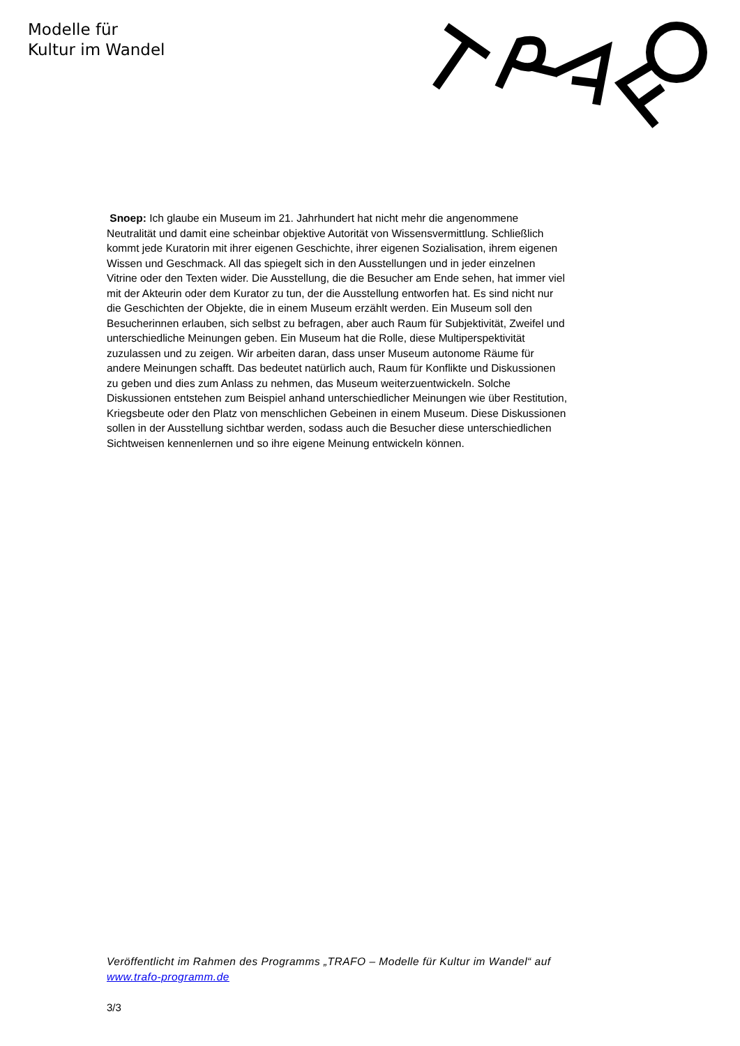Modelle für
Kultur im Wandel
Snoep: Ich glaube ein Museum im 21. Jahrhundert hat nicht mehr die angenommene Neutralität und damit eine scheinbar objektive Autorität von Wissensvermittlung. Schließlich kommt jede Kuratorin mit ihrer eigenen Geschichte, ihrer eigenen Sozialisation, ihrem eigenen Wissen und Geschmack. All das spiegelt sich in den Ausstellungen und in jeder einzelnen Vitrine oder den Texten wider. Die Ausstellung, die die Besucher am Ende sehen, hat immer viel mit der Akteurin oder dem Kurator zu tun, der die Ausstellung entworfen hat. Es sind nicht nur die Geschichten der Objekte, die in einem Museum erzählt werden. Ein Museum soll den Besucherinnen erlauben, sich selbst zu befragen, aber auch Raum für Subjektivität, Zweifel und unterschiedliche Meinungen geben. Ein Museum hat die Rolle, diese Multiperspektivität zuzulassen und zu zeigen. Wir arbeiten daran, dass unser Museum autonome Räume für andere Meinungen schafft. Das bedeutet natürlich auch, Raum für Konflikte und Diskussionen zu geben und dies zum Anlass zu nehmen, das Museum weiterzuentwickeln. Solche Diskussionen entstehen zum Beispiel anhand unterschiedlicher Meinungen wie über Restitution, Kriegsbeute oder den Platz von menschlichen Gebeinen in einem Museum. Diese Diskussionen sollen in der Ausstellung sichtbar werden, sodass auch die Besucher diese unterschiedlichen Sichtweisen kennenlernen und so ihre eigene Meinung entwickeln können.
Veröffentlicht im Rahmen des Programms „TRAFO – Modelle für Kultur im Wandel“ auf www.trafo-programm.de
3/3